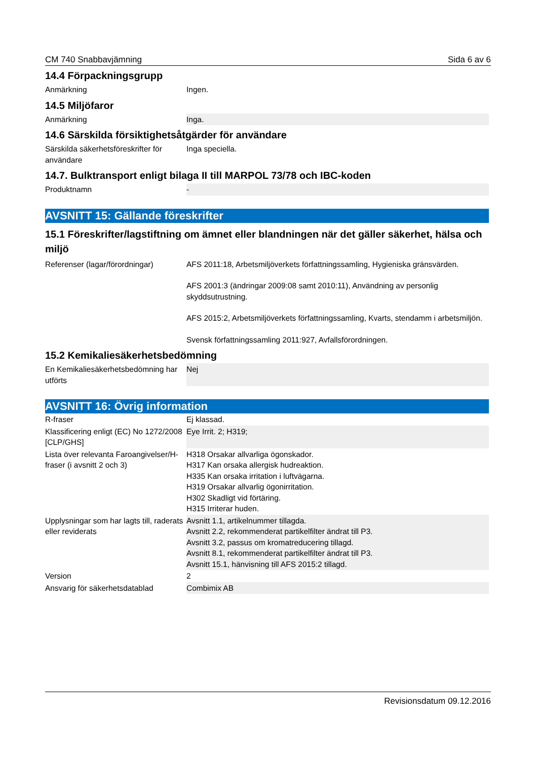CM 740 Snabbavjämning Sida 6 av 6
14.4 Förpackningsgrupp
| Anmärkning | Ingen. |
14.5 Miljöfaror
| Anmärkning | Inga. |
14.6 Särskilda försiktighetsåtgärder för användare
| Särskilda säkerhetsföreskrifter för användare | Inga speciella. |
14.7. Bulktransport enligt bilaga II till MARPOL 73/78 och IBC-koden
| Produktnamn | - |
AVSNITT 15: Gällande föreskrifter
15.1 Föreskrifter/lagstiftning om ämnet eller blandningen när det gäller säkerhet, hälsa och miljö
| Referenser (lagar/förordningar) | AFS 2011:18, Arbetsmiljöverkets författningssamling, Hygieniska gränsvärden. AFS 2001:3 (ändringar 2009:08 samt 2010:11), Användning av personlig skyddsutrustning. AFS 2015:2, Arbetsmiljöverkets författningssamling, Kvarts, stendamm i arbetsmiljön. Svensk författningssamling 2011:927, Avfallsförordningen. |
15.2 Kemikaliesäkerhetsbedömning
| En Kemikaliesäkerhetsbedömning har utförts | Nej |
AVSNITT 16: Övrig information
| R-fraser | Ej klassad. |
| Klassificering enligt (EC) No 1272/2008 [CLP/GHS] | Eye Irrit. 2; H319; |
| Lista över relevanta Faroangivelser/H-fraser (i avsnitt 2 och 3) | H318 Orsakar allvarliga ögonskador. H317 Kan orsaka allergisk hudreaktion. H335 Kan orsaka irritation i luftvägarna. H319 Orsakar allvarlig ögonirritation. H302 Skadligt vid förtäring. H315 Irriterar huden. |
| Upplysningar som har lagts till, raderats eller reviderats | Avsnitt 1.1, artikelnummer tillagda. Avsnitt 2.2, rekommenderat partikelfilter ändrat till P3. Avsnitt 3.2, passus om kromatreducering tillagd. Avsnitt 8.1, rekommenderat partikelfilter ändrat till P3. Avsnitt 15.1, hänvisning till AFS 2015:2 tillagd. |
| Version | 2 |
| Ansvarig för säkerhetsdatablad | Combimix AB |
Revisionsdatum 09.12.2016